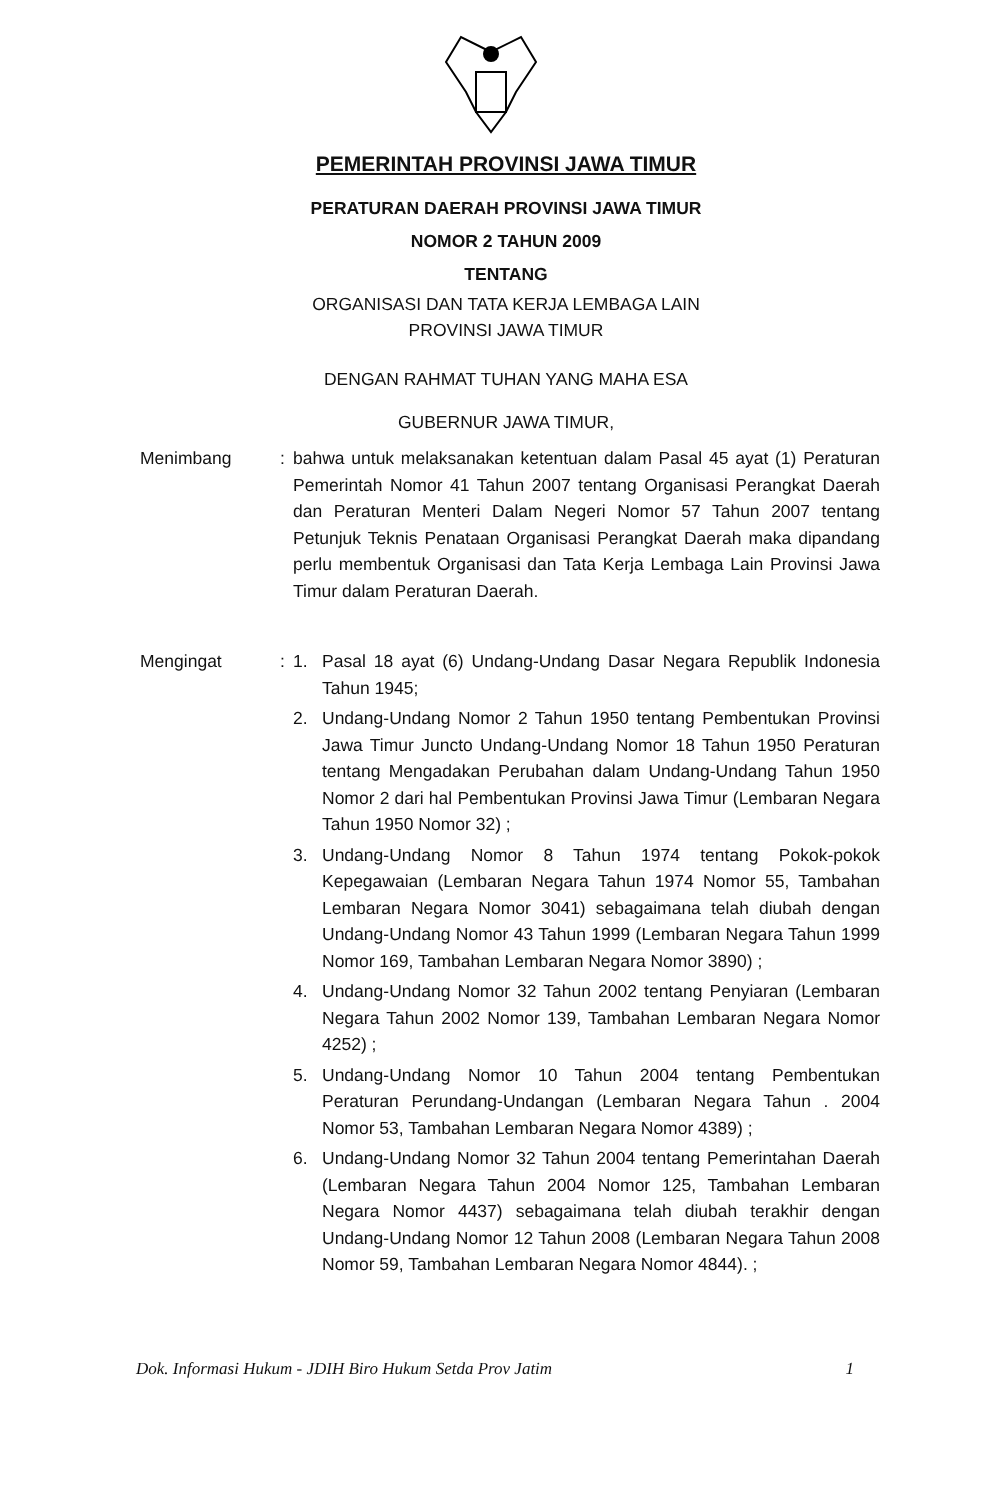PEMERINTAH PROVINSI JAWA TIMUR
PERATURAN DAERAH PROVINSI JAWA TIMUR
NOMOR 2 TAHUN 2009
TENTANG
ORGANISASI DAN TATA KERJA LEMBAGA LAIN
PROVINSI JAWA TIMUR
DENGAN RAHMAT TUHAN YANG MAHA ESA
GUBERNUR JAWA TIMUR,
Menimbang : bahwa untuk melaksanakan ketentuan dalam Pasal 45 ayat (1) Peraturan Pemerintah Nomor 41 Tahun 2007 tentang Organisasi Perangkat Daerah dan Peraturan Menteri Dalam Negeri Nomor 57 Tahun 2007 tentang Petunjuk Teknis Penataan Organisasi Perangkat Daerah maka dipandang perlu membentuk Organisasi dan Tata Kerja Lembaga Lain Provinsi Jawa Timur dalam Peraturan Daerah.
Mengingat : 1. Pasal 18 ayat (6) Undang-Undang Dasar Negara Republik Indonesia Tahun 1945;
2. Undang-Undang Nomor 2 Tahun 1950 tentang Pembentukan Provinsi Jawa Timur Juncto Undang-Undang Nomor 18 Tahun 1950 Peraturan tentang Mengadakan Perubahan dalam Undang-Undang Tahun 1950 Nomor 2 dari hal Pembentukan Provinsi Jawa Timur (Lembaran Negara Tahun 1950 Nomor 32) ;
3. Undang-Undang Nomor 8 Tahun 1974 tentang Pokok-pokok Kepegawaian (Lembaran Negara Tahun 1974 Nomor 55, Tambahan Lembaran Negara Nomor 3041) sebagaimana telah diubah dengan Undang-Undang Nomor 43 Tahun 1999 (Lembaran Negara Tahun 1999 Nomor 169, Tambahan Lembaran Negara Nomor 3890) ;
4. Undang-Undang Nomor 32 Tahun 2002 tentang Penyiaran (Lembaran Negara Tahun 2002 Nomor 139, Tambahan Lembaran Negara Nomor 4252) ;
5. Undang-Undang Nomor 10 Tahun 2004 tentang Pembentukan Peraturan Perundang-Undangan (Lembaran Negara Tahun . 2004 Nomor 53, Tambahan Lembaran Negara Nomor 4389) ;
6. Undang-Undang Nomor 32 Tahun 2004 tentang Pemerintahan Daerah (Lembaran Negara Tahun 2004 Nomor 125, Tambahan Lembaran Negara Nomor 4437) sebagaimana telah diubah terakhir dengan Undang-Undang Nomor 12 Tahun 2008 (Lembaran Negara Tahun 2008 Nomor 59, Tambahan Lembaran Negara Nomor 4844). ;
Dok. Informasi Hukum - JDIH Biro Hukum Setda Prov Jatim 1